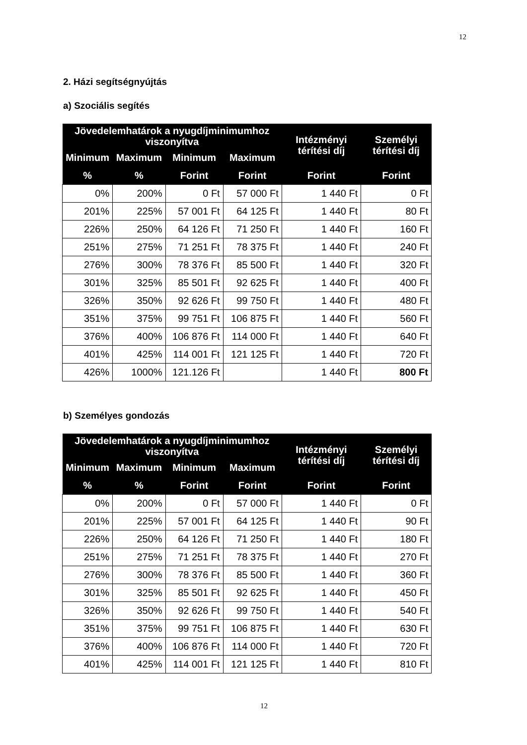12
2. Házi segítségnyújtás
a) Szociális segítés
| Jövedelemhatárok a nyugdíjminimumhoz viszonyítva | | | | Intézményi térítési díj | Személyi térítési díj |
| --- | --- | --- | --- | --- | --- |
| Minimum | Maximum | Minimum | Maximum | | |
| % | % | Forint | Forint | Forint | Forint |
| 0% | 200% | 0 Ft | 57 000 Ft | 1 440 Ft | 0 Ft |
| 201% | 225% | 57 001 Ft | 64 125 Ft | 1 440 Ft | 80 Ft |
| 226% | 250% | 64 126 Ft | 71 250 Ft | 1 440 Ft | 160 Ft |
| 251% | 275% | 71 251 Ft | 78 375 Ft | 1 440 Ft | 240 Ft |
| 276% | 300% | 78 376 Ft | 85 500 Ft | 1 440 Ft | 320 Ft |
| 301% | 325% | 85 501 Ft | 92 625 Ft | 1 440 Ft | 400 Ft |
| 326% | 350% | 92 626 Ft | 99 750 Ft | 1 440 Ft | 480 Ft |
| 351% | 375% | 99 751 Ft | 106 875 Ft | 1 440 Ft | 560 Ft |
| 376% | 400% | 106 876 Ft | 114 000 Ft | 1 440 Ft | 640 Ft |
| 401% | 425% | 114 001 Ft | 121 125 Ft | 1 440 Ft | 720 Ft |
| 426% | 1000% | 121.126 Ft | | 1 440 Ft | 800 Ft |
b) Személyes gondozás
| Jövedelemhatárok a nyugdíjminimumhoz viszonyítva | | | | Intézményi térítési díj | Személyi térítési díj |
| --- | --- | --- | --- | --- | --- |
| Minimum | Maximum | Minimum | Maximum | | |
| % | % | Forint | Forint | Forint | Forint |
| 0% | 200% | 0 Ft | 57 000 Ft | 1 440 Ft | 0 Ft |
| 201% | 225% | 57 001 Ft | 64 125 Ft | 1 440 Ft | 90 Ft |
| 226% | 250% | 64 126 Ft | 71 250 Ft | 1 440 Ft | 180 Ft |
| 251% | 275% | 71 251 Ft | 78 375 Ft | 1 440 Ft | 270 Ft |
| 276% | 300% | 78 376 Ft | 85 500 Ft | 1 440 Ft | 360 Ft |
| 301% | 325% | 85 501 Ft | 92 625 Ft | 1 440 Ft | 450 Ft |
| 326% | 350% | 92 626 Ft | 99 750 Ft | 1 440 Ft | 540 Ft |
| 351% | 375% | 99 751 Ft | 106 875 Ft | 1 440 Ft | 630 Ft |
| 376% | 400% | 106 876 Ft | 114 000 Ft | 1 440 Ft | 720 Ft |
| 401% | 425% | 114 001 Ft | 121 125 Ft | 1 440 Ft | 810 Ft |
12